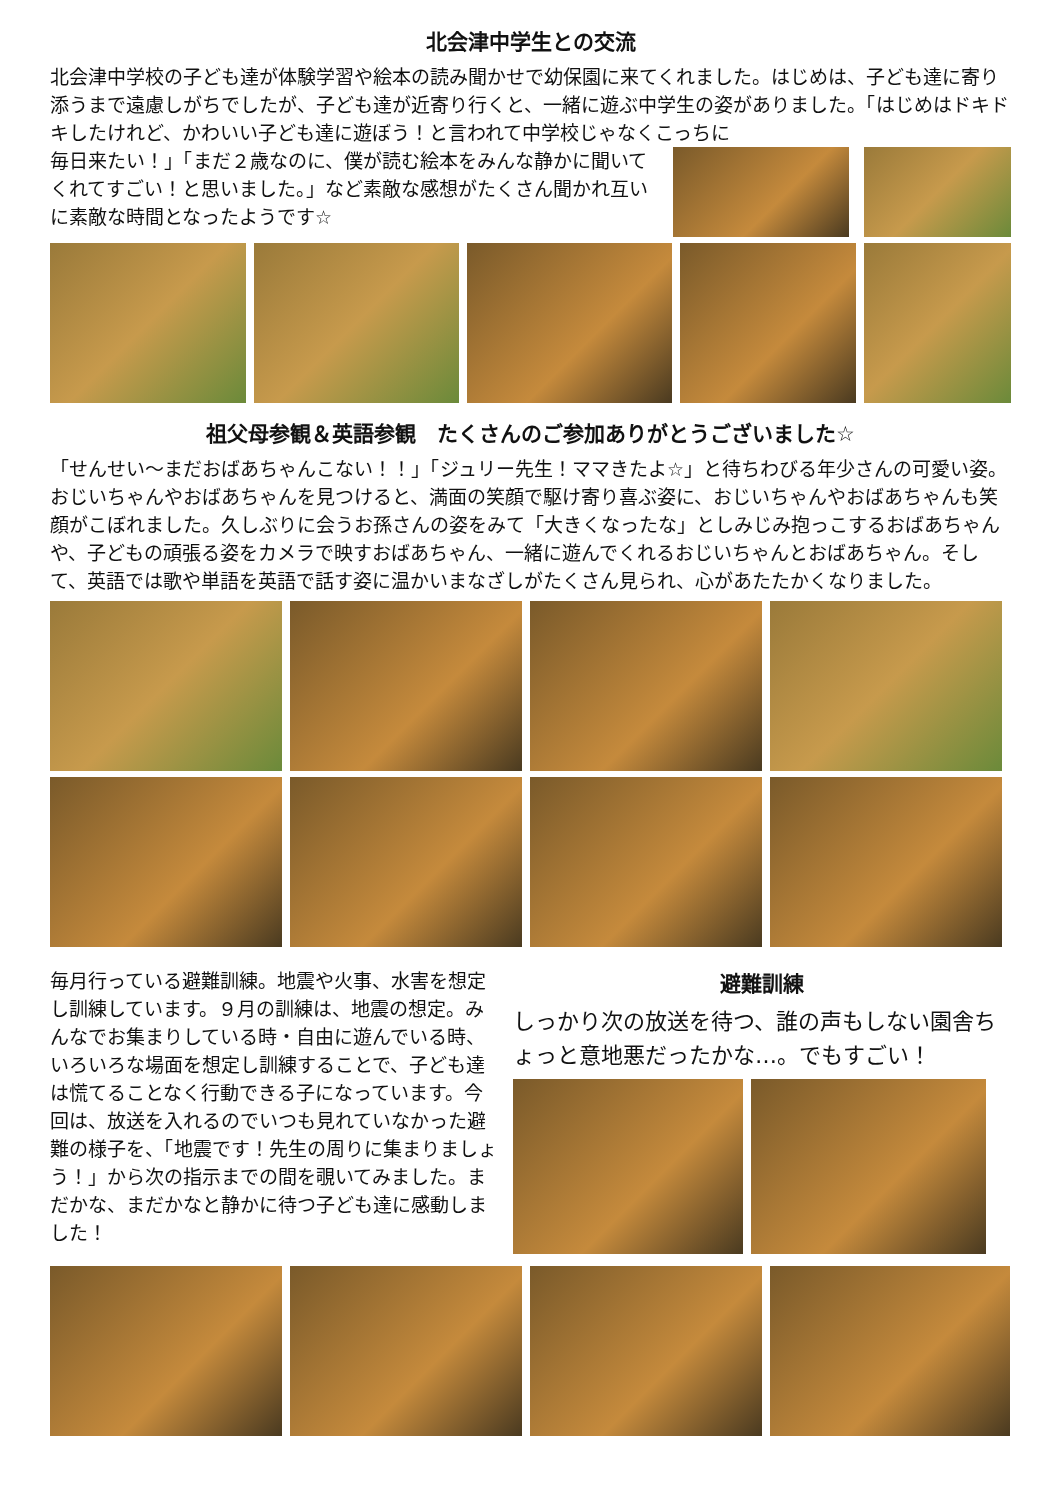北会津中学生との交流
北会津中学校の子ども達が体験学習や絵本の読み聞かせで幼保園に来てくれました。はじめは、子ども達に寄り添うまで遠慮しがちでしたが、子ども達が近寄り行くと、一緒に遊ぶ中学生の姿がありました。「はじめはドキドキしたけれど、かわいい子ども達に遊ぼう！と言われて中学校じゃなくこっちに
毎日来たい！」「まだ２歳なのに、僕が読む絵本をみんな静かに聞いてくれてすごい！と思いました。」など素敵な感想がたくさん聞かれ互いに素敵な時間となったようです☆
祖父母参観＆英語参観　たくさんのご参加ありがとうございました☆
「せんせい〜まだおばあちゃんこない！！」「ジュリー先生！ママきたよ☆」と待ちわびる年少さんの可愛い姿。おじいちゃんやおばあちゃんを見つけると、満面の笑顔で駆け寄り喜ぶ姿に、おじいちゃんやおばあちゃんも笑顔がこぼれました。久しぶりに会うお孫さんの姿をみて「大きくなったな」としみじみ抱っこするおばあちゃんや、子どもの頑張る姿をカメラで映すおばあちゃん、一緒に遊んでくれるおじいちゃんとおばあちゃん。そして、英語では歌や単語を英語で話す姿に温かいまなざしがたくさん見られ、心があたたかくなりました。
毎月行っている避難訓練。地震や火事、水害を想定し訓練しています。９月の訓練は、地震の想定。みんなでお集まりしている時・自由に遊んでいる時、いろいろな場面を想定し訓練することで、子ども達は慌てることなく行動できる子になっています。今回は、放送を入れるのでいつも見れていなかった避難の様子を、「地震です！先生の周りに集まりましょう！」から次の指示までの間を覗いてみました。まだかな、まだかなと静かに待つ子ども達に感動しました！
避難訓練
しっかり次の放送を待つ、誰の声もしない園舎ちょっと意地悪だったかな…。でもすごい！